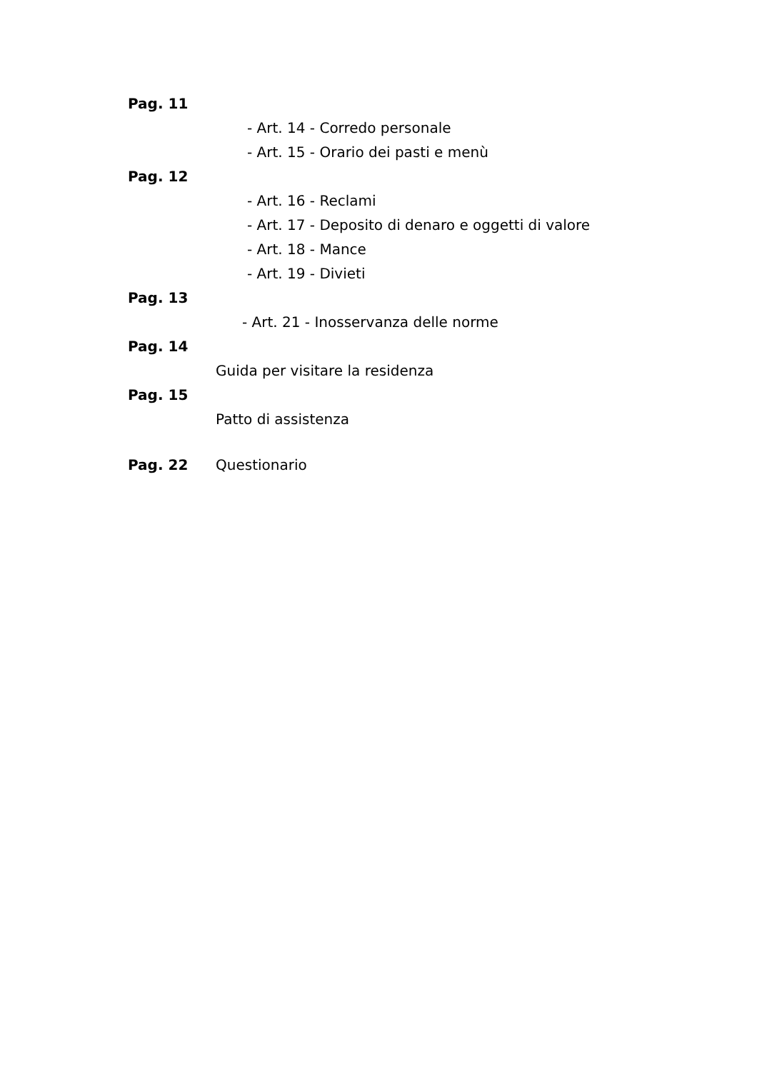Pag. 11
- Art. 14 - Corredo personale
- Art. 15 - Orario dei pasti e menù
Pag. 12
- Art. 16 - Reclami
- Art. 17 - Deposito di denaro e oggetti di valore
- Art. 18 - Mance
- Art. 19 - Divieti
Pag. 13
- Art. 21 - Inosservanza delle norme
Pag. 14
Guida per visitare la residenza
Pag. 15
Patto di assistenza
Pag. 22 Questionario